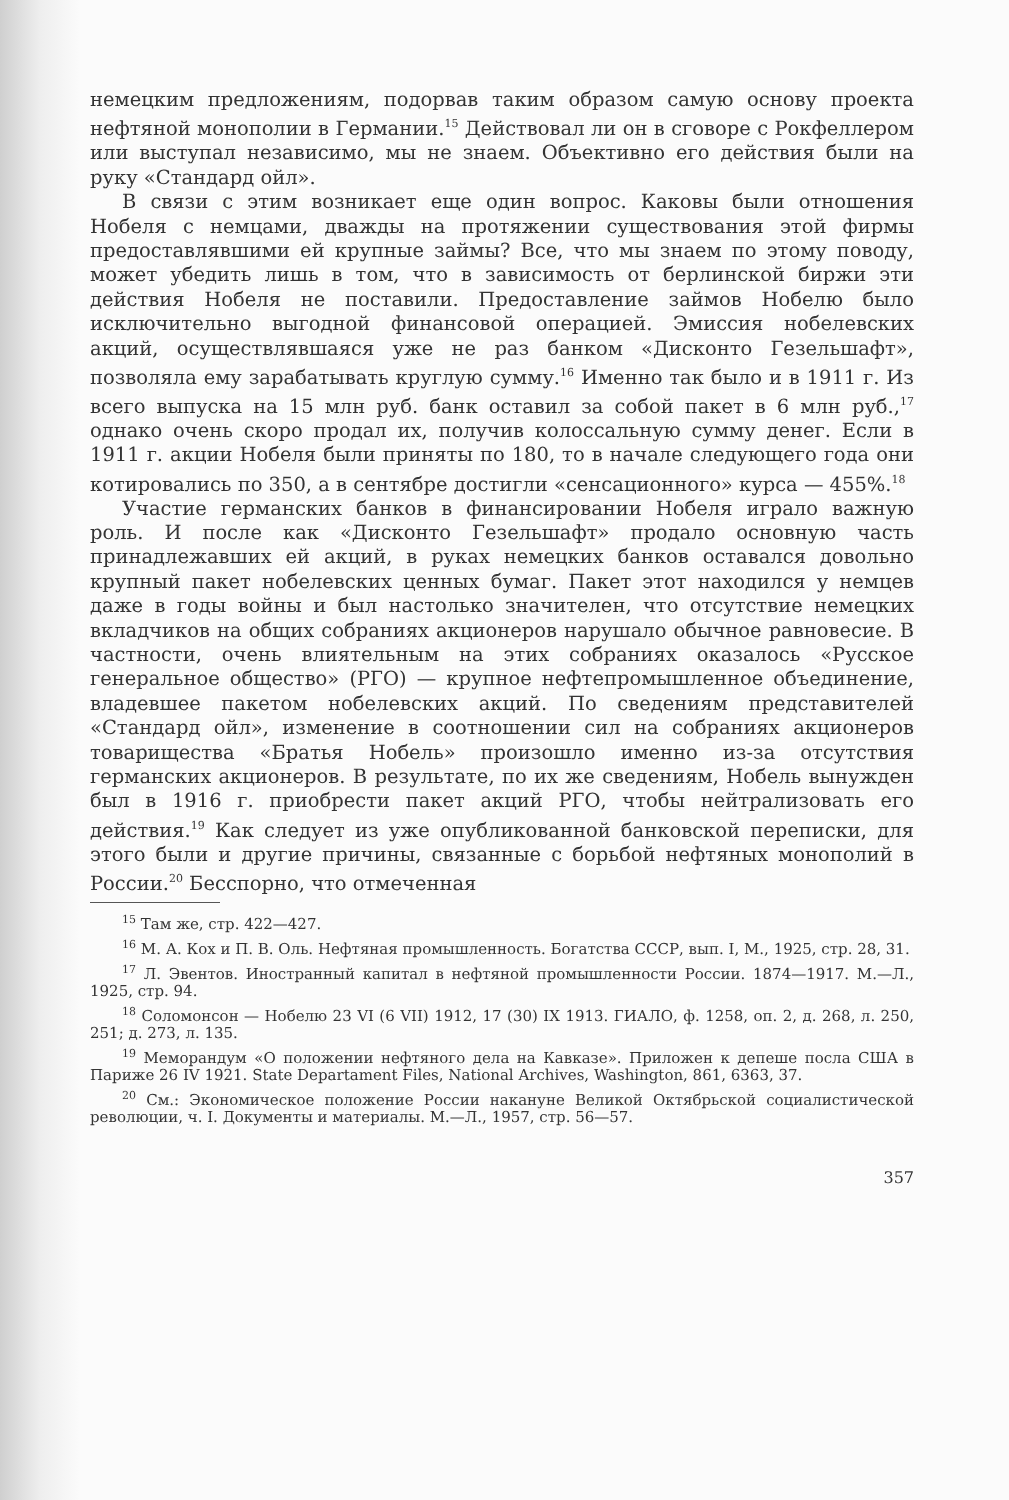немецким предложениям, подорвав таким образом самую основу проекта нефтяной монополии в Германии.<sup>15</sup> Действовал ли он в сговоре с Рокфеллером или выступал независимо, мы не знаем. Объективно его действия были на руку «Стандард ойл».
В связи с этим возникает еще один вопрос. Каковы были отношения Нобеля с немцами, дважды на протяжении существования этой фирмы предоставлявшими ей крупные займы? Все, что мы знаем по этому поводу, может убедить лишь в том, что в зависимость от берлинской биржи эти действия Нобеля не поставили. Предоставление займов Нобелю было исключительно выгодной финансовой операцией. Эмиссия нобелевских акций, осуществлявшаяся уже не раз банком «Дисконто Гезельшафт», позволяла ему зарабатывать круглую сумму.<sup>16</sup> Именно так было и в 1911 г. Из всего выпуска на 15 млн руб. банк оставил за собой пакет в 6 млн руб.,<sup>17</sup> однако очень скоро продал их, получив колоссальную сумму денег. Если в 1911 г. акции Нобеля были приняты по 180, то в начале следующего года они котировались по 350, а в сентябре достигли «сенсационного» курса — 455%.<sup>18</sup>
Участие германских банков в финансировании Нобеля играло важную роль. И после как «Дисконто Гезельшафт» продало основную часть принадлежавших ей акций, в руках немецких банков оставался довольно крупный пакет нобелевских ценных бумаг. Пакет этот находился у немцев даже в годы войны и был настолько значителен, что отсутствие немецких вкладчиков на общих собраниях акционеров нарушало обычное равновесие. В частности, очень влиятельным на этих собраниях оказалось «Русское генеральное общество» (РГО) — крупное нефтепромышленное объединение, владевшее пакетом нобелевских акций. По сведениям представителей «Стандард ойл», изменение в соотношении сил на собраниях акционеров товарищества «Братья Нобель» произошло именно из-за отсутствия германских акционеров. В результате, по их же сведениям, Нобель вынужден был в 1916 г. приобрести пакет акций РГО, чтобы нейтрализовать его действия.<sup>19</sup> Как следует из уже опубликованной банковской переписки, для этого были и другие причины, связанные с борьбой нефтяных монополий в России.<sup>20</sup> Бесспорно, что отмеченная
<sup>15</sup> Там же, стр. 422—427.
<sup>16</sup> М. А. Кох и П. В. Оль. Нефтяная промышленность. Богатства СССР, вып. I, М., 1925, стр. 28, 31.
<sup>17</sup> Л. Эвентов. Иностранный капитал в нефтяной промышленности России. 1874—1917. М.—Л., 1925, стр. 94.
<sup>18</sup> Соломонсон — Нобелю 23 VI (6 VII) 1912, 17 (30) IX 1913. ГИАЛО, ф. 1258, оп. 2, д. 268, л. 250, 251; д. 273, л. 135.
<sup>19</sup> Меморандум «О положении нефтяного дела на Кавказе». Приложен к депеше посла США в Париже 26 IV 1921. State Departament Files, National Archives, Washington, 861, 6363, 37.
<sup>20</sup> См.: Экономическое положение России накануне Великой Октябрьской социалистической революции, ч. I. Документы и материалы. М.—Л., 1957, стр. 56—57.
357